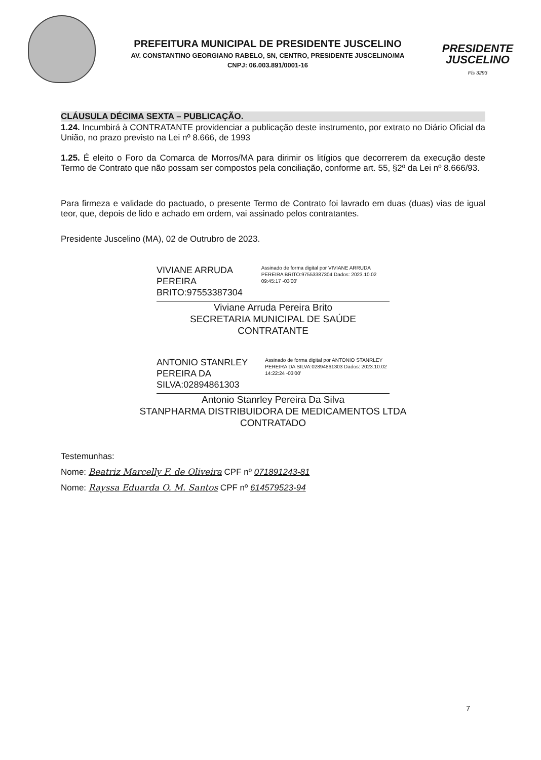PREFEITURA MUNICIPAL DE PRESIDENTE JUSCELINO
AV. CONSTANTINO GEORGIANO RABELO, SN, CENTRO, PRESIDENTE JUSCELINO/MA
CNPJ: 06.003.891/0001-16
PRESIDENTE
JUSCELINO
Fls 3293
CLÁUSULA DÉCIMA SEXTA – PUBLICAÇÃO.
1.24. Incumbirá à CONTRATANTE providenciar a publicação deste instrumento, por extrato no Diário Oficial da União, no prazo previsto na Lei nº 8.666, de 1993
1.25. É eleito o Foro da Comarca de Morros/MA para dirimir os litígios que decorrerem da execução deste Termo de Contrato que não possam ser compostos pela conciliação, conforme art. 55, §2º da Lei nº 8.666/93.
Para firmeza e validade do pactuado, o presente Termo de Contrato foi lavrado em duas (duas) vias de igual teor, que, depois de lido e achado em ordem, vai assinado pelos contratantes.
Presidente Juscelino (MA), 02 de Outrubro de 2023.
VIVIANE ARRUDA PEREIRA BRITO:97553387304
Assinado de forma digital por VIVIANE ARRUDA PEREIRA BRITO:97553387304 Dados: 2023.10.02 09:45:17 -03'00'
Viviane Arruda Pereira Brito
SECRETARIA MUNICIPAL DE SAÚDE
CONTRATANTE
ANTONIO STANRLEY PEREIRA DA SILVA:02894861303
Assinado de forma digital por ANTONIO STANRLEY PEREIRA DA SILVA:02894861303 Dados: 2023.10.02 14:22:24 -03'00'
Antonio Stanrley Pereira Da Silva
STANPHARMA DISTRIBUIDORA DE MEDICAMENTOS LTDA
CONTRATADO
Testemunhas:
Nome: Beatriz Marcelly F. de Oliveira CPF nº 071891243-81
Nome: Rayssa Eduarda O. M. Santos CPF nº 614579523-94
7